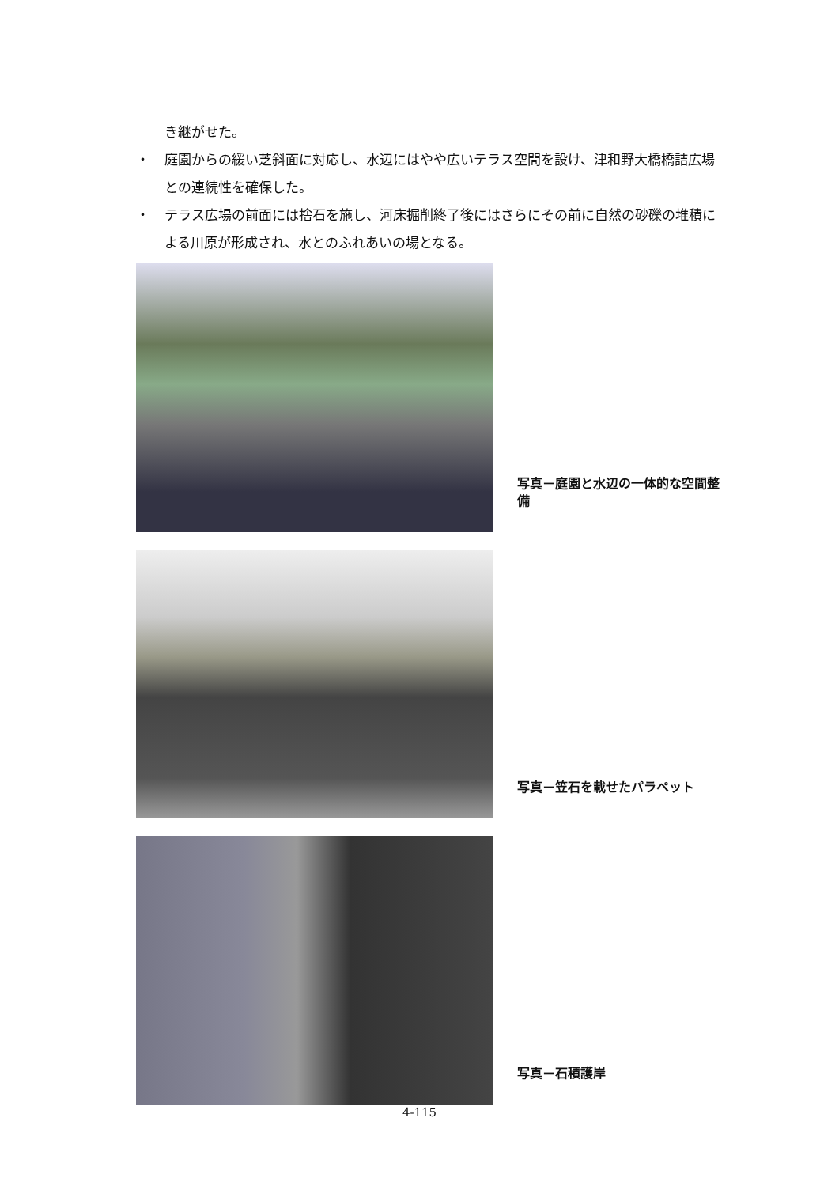き継がせた。
・ 庭園からの緩い芝斜面に対応し、水辺にはやや広いテラス空間を設け、津和野大橋橋詰広場との連続性を確保した。
・ テラス広場の前面には捨石を施し、河床掘削終了後にはさらにその前に自然の砂礫の堆積による川原が形成され、水とのふれあいの場となる。
写真－庭園と水辺の一体的な空間整備
写真－笠石を載せたパラペット
写真－石積護岸
4-115